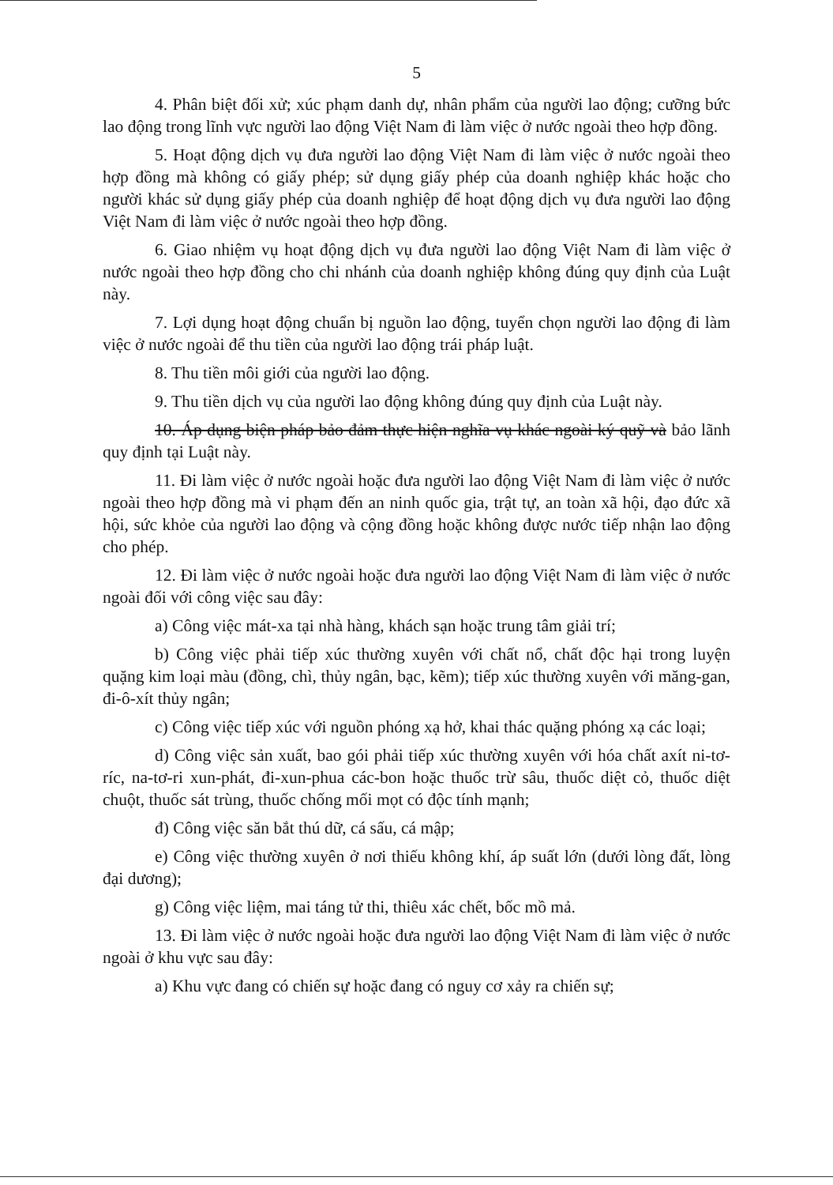5
4. Phân biệt đối xử; xúc phạm danh dự, nhân phẩm của người lao động; cưỡng bức lao động trong lĩnh vực người lao động Việt Nam đi làm việc ở nước ngoài theo hợp đồng.
5. Hoạt động dịch vụ đưa người lao động Việt Nam đi làm việc ở nước ngoài theo hợp đồng mà không có giấy phép; sử dụng giấy phép của doanh nghiệp khác hoặc cho người khác sử dụng giấy phép của doanh nghiệp để hoạt động dịch vụ đưa người lao động Việt Nam đi làm việc ở nước ngoài theo hợp đồng.
6. Giao nhiệm vụ hoạt động dịch vụ đưa người lao động Việt Nam đi làm việc ở nước ngoài theo hợp đồng cho chi nhánh của doanh nghiệp không đúng quy định của Luật này.
7. Lợi dụng hoạt động chuẩn bị nguồn lao động, tuyển chọn người lao động đi làm việc ở nước ngoài để thu tiền của người lao động trái pháp luật.
8. Thu tiền môi giới của người lao động.
9. Thu tiền dịch vụ của người lao động không đúng quy định của Luật này.
10. Áp dụng biện pháp bảo đảm thực hiện nghĩa vụ khác ngoài ký quỹ và bảo lãnh quy định tại Luật này.
11. Đi làm việc ở nước ngoài hoặc đưa người lao động Việt Nam đi làm việc ở nước ngoài theo hợp đồng mà vi phạm đến an ninh quốc gia, trật tự, an toàn xã hội, đạo đức xã hội, sức khỏe của người lao động và cộng đồng hoặc không được nước tiếp nhận lao động cho phép.
12. Đi làm việc ở nước ngoài hoặc đưa người lao động Việt Nam đi làm việc ở nước ngoài đối với công việc sau đây:
a) Công việc mát-xa tại nhà hàng, khách sạn hoặc trung tâm giải trí;
b) Công việc phải tiếp xúc thường xuyên với chất nổ, chất độc hại trong luyện quặng kim loại màu (đồng, chì, thủy ngân, bạc, kẽm); tiếp xúc thường xuyên với măng-gan, đi-ô-xít thủy ngân;
c) Công việc tiếp xúc với nguồn phóng xạ hở, khai thác quặng phóng xạ các loại;
d) Công việc sản xuất, bao gói phải tiếp xúc thường xuyên với hóa chất axít ni-tơ-ríc, na-tơ-ri xun-phát, đi-xun-phua các-bon hoặc thuốc trừ sâu, thuốc diệt cỏ, thuốc diệt chuột, thuốc sát trùng, thuốc chống mối mọt có độc tính mạnh;
đ) Công việc săn bắt thú dữ, cá sấu, cá mập;
e) Công việc thường xuyên ở nơi thiếu không khí, áp suất lớn (dưới lòng đất, lòng đại dương);
g) Công việc liệm, mai táng tử thi, thiêu xác chết, bốc mồ mả.
13. Đi làm việc ở nước ngoài hoặc đưa người lao động Việt Nam đi làm việc ở nước ngoài ở khu vực sau đây:
a) Khu vực đang có chiến sự hoặc đang có nguy cơ xảy ra chiến sự;